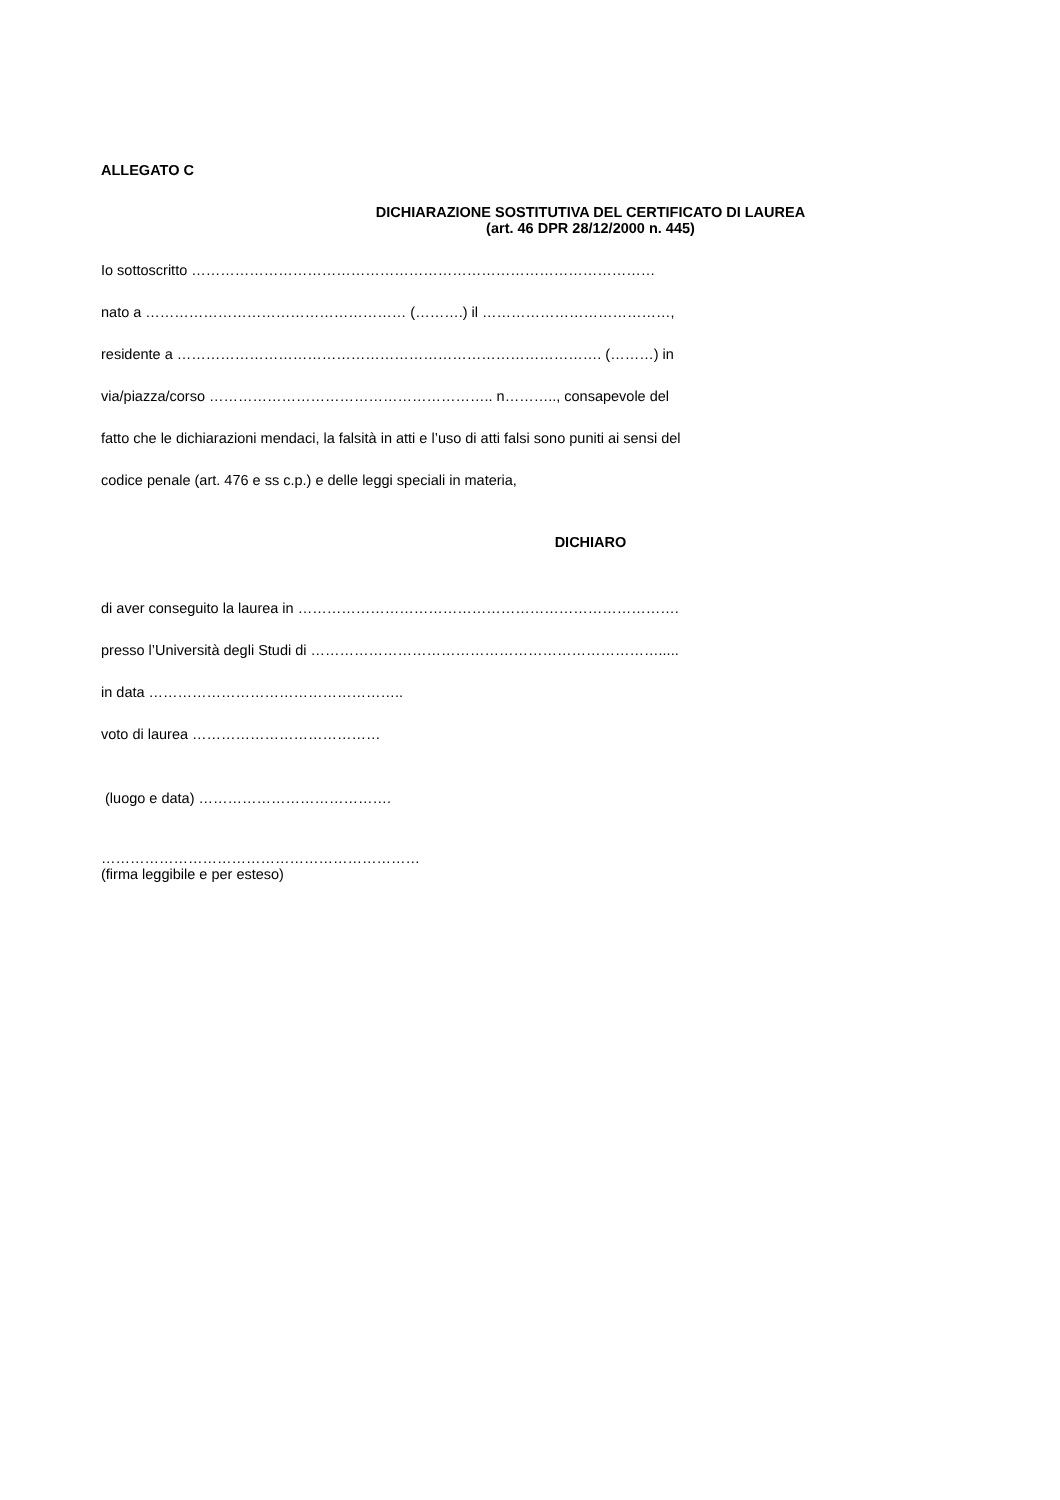ALLEGATO C
DICHIARAZIONE SOSTITUTIVA DEL CERTIFICATO DI LAUREA
(art. 46 DPR 28/12/2000 n. 445)
Io sottoscritto ……………………………………………………………………………………
nato a ……………………………………………… (……….) il …………………………………,
residente a ……………………………………………………………………………. (………) in
via/piazza/corso ………………………………………………….. n……….., consapevole del
fatto che le dichiarazioni mendaci, la falsità in atti e l’uso di atti falsi sono puniti ai sensi del
codice penale (art. 476 e ss c.p.) e delle leggi speciali in materia,
DICHIARO
di aver conseguito la laurea in …………………………………………………………………….
presso l’Università degli Studi di ……………………………………………………………….....
in data ……………………………………………..
voto di laurea …………………………………
(luogo e data) ………………………………….
…………………………………………………………
(firma leggibile e per esteso)